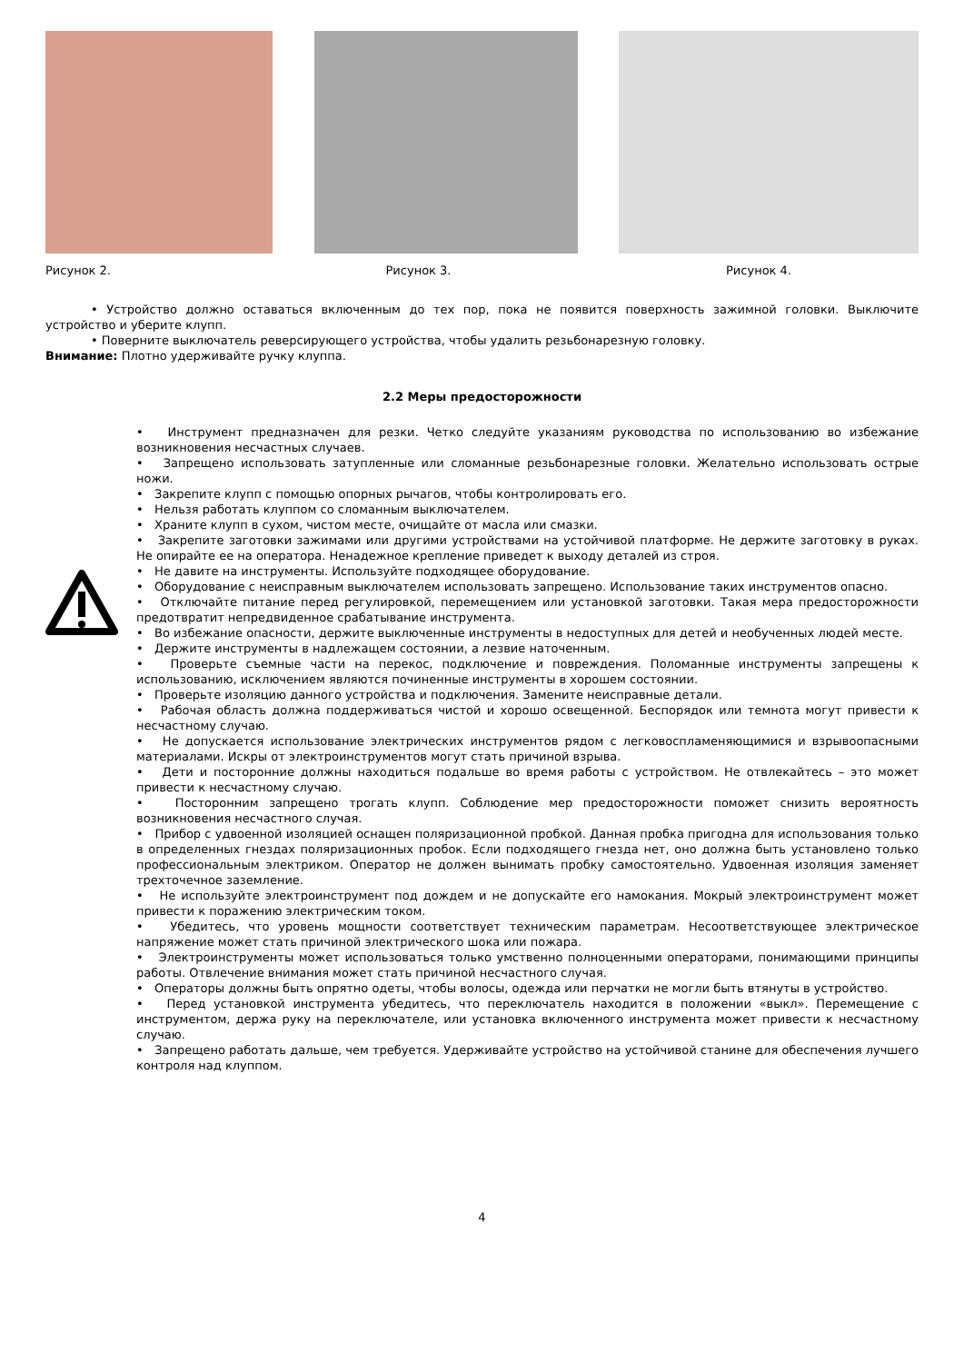Рисунок 2. Рисунок 3. Рисунок 4.
• Устройство должно оставаться включенным до тех пор, пока не появится поверхность зажимной головки. Выключите устройство и уберите клупп.
• Поверните выключатель реверсирующего устройства, чтобы удалить резьбонарезную головку.
Внимание: Плотно удерживайте ручку клуппа.
2.2 Меры предосторожности
• Инструмент предназначен для резки. Четко следуйте указаниям руководства по использованию во избежание возникновения несчастных случаев.
• Запрещено использовать затупленные или сломанные резьбонарезные головки. Желательно использовать острые ножи.
• Закрепите клупп с помощью опорных рычагов, чтобы контролировать его.
• Нельзя работать клуппом со сломанным выключателем.
• Храните клупп в сухом, чистом месте, очищайте от масла или смазки.
• Закрепите заготовки зажимами или другими устройствами на устойчивой платформе. Не держите заготовку в руках. Не опирайте ее на оператора. Ненадежное крепление приведет к выходу деталей из строя.
• Не давите на инструменты. Используйте подходящее оборудование.
• Оборудование с неисправным выключателем использовать запрещено. Использование таких инструментов опасно.
• Отключайте питание перед регулировкой, перемещением или установкой заготовки. Такая мера предосторожности предотвратит непредвиденное срабатывание инструмента.
• Во избежание опасности, держите выключенные инструменты в недоступных для детей и необученных людей месте.
• Держите инструменты в надлежащем состоянии, а лезвие наточенным.
• Проверьте съемные части на перекос, подключение и повреждения. Поломанные инструменты запрещены к использованию, исключением являются починенные инструменты в хорошем состоянии.
• Проверьте изоляцию данного устройства и подключения. Замените неисправные детали.
• Рабочая область должна поддерживаться чистой и хорошо освещенной. Беспорядок или темнота могут привести к несчастному случаю.
• Не допускается использование электрических инструментов рядом с легковоспламеняющимися и взрывоопасными материалами. Искры от электроинструментов могут стать причиной взрыва.
• Дети и посторонние должны находиться подальше во время работы с устройством. Не отвлекайтесь – это может привести к несчастному случаю.
• Посторонним запрещено трогать клупп. Соблюдение мер предосторожности поможет снизить вероятность возникновения несчастного случая.
• Прибор с удвоенной изоляцией оснащен поляризационной пробкой. Данная пробка пригодна для использования только в определенных гнездах поляризационных пробок. Если подходящего гнезда нет, оно должна быть установлено только профессиональным электриком. Оператор не должен вынимать пробку самостоятельно. Удвоенная изоляция заменяет трехточечное заземление.
• Не используйте электроинструмент под дождем и не допускайте его намокания. Мокрый электроинструмент может привести к поражению электрическим током.
• Убедитесь, что уровень мощности соответствует техническим параметрам. Несоответствующее электрическое напряжение может стать причиной электрического шока или пожара.
• Электроинструменты может использоваться только умственно полноценными операторами, понимающими принципы работы. Отвлечение внимания может стать причиной несчастного случая.
• Операторы должны быть опрятно одеты, чтобы волосы, одежда или перчатки не могли быть втянуты в устройство.
• Перед установкой инструмента убедитесь, что переключатель находится в положении «выкл». Перемещение с инструментом, держа руку на переключателе, или установка включенного инструмента может привести к несчастному случаю.
• Запрещено работать дальше, чем требуется. Удерживайте устройство на устойчивой станине для обеспечения лучшего контроля над клуппом.
4